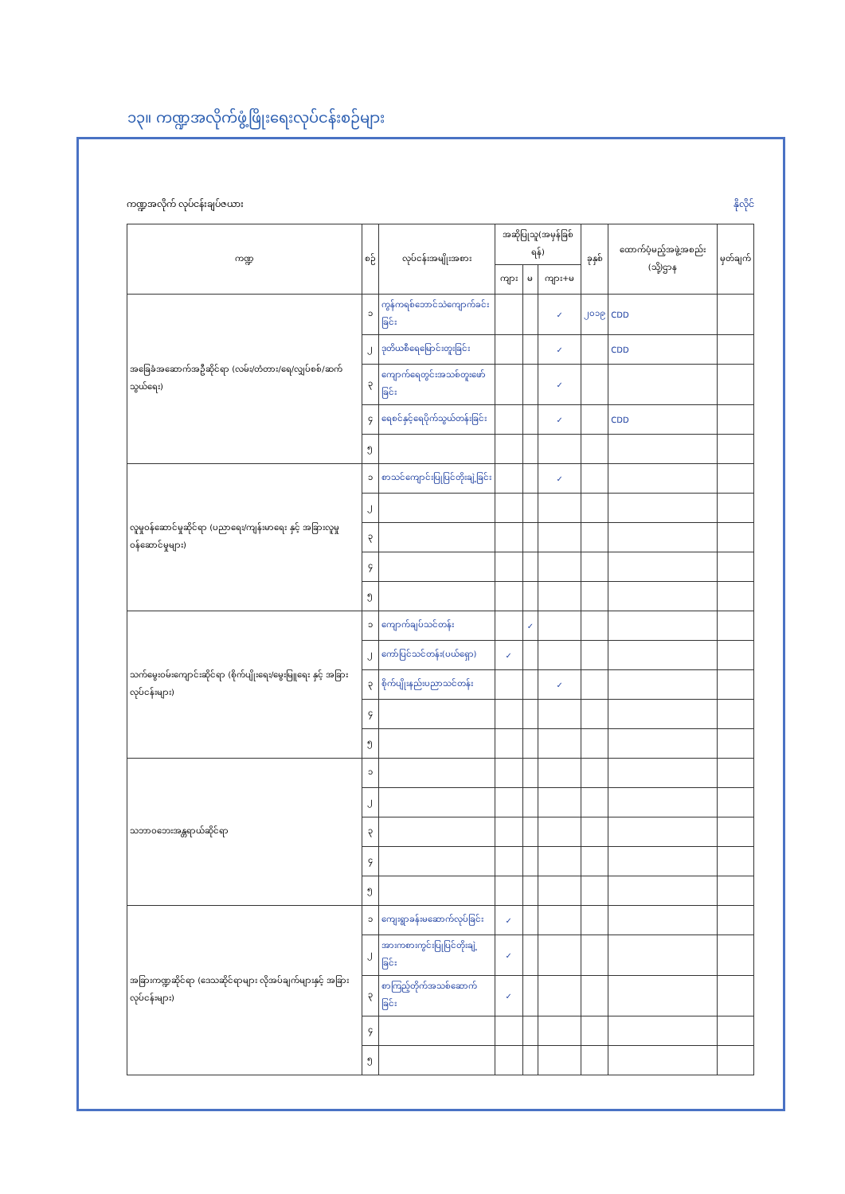၁၃။ ကဏ္ဍအလိုက်ဖွံ့ဖြိုးရေးလုပ်ငန်းစဉ်များ
ကဏ္ဍအလိုက် လုပ်ငန်းချပ်ဇယား နိုလိုင်
| ကဏ္ဍ | စဉ် | လုပ်ငန်းအမျိုးအစား | အဆိုပြုသူ(အမှန်ခြစ်ရန်) | | | ခုနှစ် | ထောက်ပံ့မည့်အဖွဲ့အစည်း (သို့)ဌာန | မှတ်ချက် |
| --- | --- | --- | --- | --- | --- | --- | --- | --- |
| | | | ကျား | မ | ကျား+မ | | | |
| အခြေခံအဆောက်အဦဆိုင်ရာ (လမ်း/တံတား/ရေ/လျှပ်စစ်/ဆက်သွယ်ရေး) | ၁ | ကွန်ကရစ်ဘောင်သဲကျောက်ခင်းခြင်း | | | ✓ | ၂၀၁၉ | CDD | |
| | ၂ | ဒုတိယစီရေမြောင်းတူးခြင်း | | | ✓ | | CDD | |
| | ၃ | ကျောက်ရေတွင်းအသစ်တူးဖော်ခြင်း | | | ✓ | | | |
| | ၄ | ရေစင်နှင့်ရေပိုက်သွယ်တန်းခြင်း | | | ✓ | | CDD | |
| | ၅ | | | | | | | |
| လူမှုဝန်ဆောင်မှုဆိုင်ရာ (ပညာရေး/ကျန်းမာရေး နှင့် အခြားလူမှုဝန်ဆောင်မှုများ) | ၁ | စာသင်ကျောင်းပြုပြင်တိုးချဲ့ခြင်း | | | ✓ | | | |
| | ၂ | | | | | | | |
| | ၃ | | | | | | | |
| | ၄ | | | | | | | |
| | ၅ | | | | | | | |
| သက်မွေးဝမ်းကျောင်းဆိုင်ရာ (စိုက်ပျိုးရေး/မွေးမြူရေး နှင့် အခြားလုပ်ငန်းများ) | ၁ | ကျောက်ချပ်သင်တန်း | | ✓ | | | | |
| | ၂ | ကော်ပြင်သင်တန်း(ပယ်ရှော) | ✓ | | | | | |
| | ၃ | စိုက်ပျိုးနည်းပညာသင်တန်း | | | ✓ | | | |
| | ၄ | | | | | | | |
| | ၅ | | | | | | | |
| သဘာဝဘေးအန္တရာယ်ဆိုင်ရာ | ၁ | | | | | | | |
| | ၂ | | | | | | | |
| | ၃ | | | | | | | |
| | ၄ | | | | | | | |
| | ၅ | | | | | | | |
| အခြားကဏ္ဍဆိုင်ရာ (ဒေသဆိုင်ရာများ လိုအပ်ချက်များနှင့် အခြားလုပ်ငန်းများ) | ၁ | ကျေးရွာခန်းမဆောက်လုပ်ခြင်း | ✓ | | | | | |
| | ၂ | အားကစားကွင်းပြုပြင်တိုးချဲ့ခြင်း | ✓ | | | | | |
| | ၃ | စာကြည့်တိုက်အသစ်ဆောက်ခြင်း | ✓ | | | | | |
| | ၄ | | | | | | | |
| | ၅ | | | | | | | |